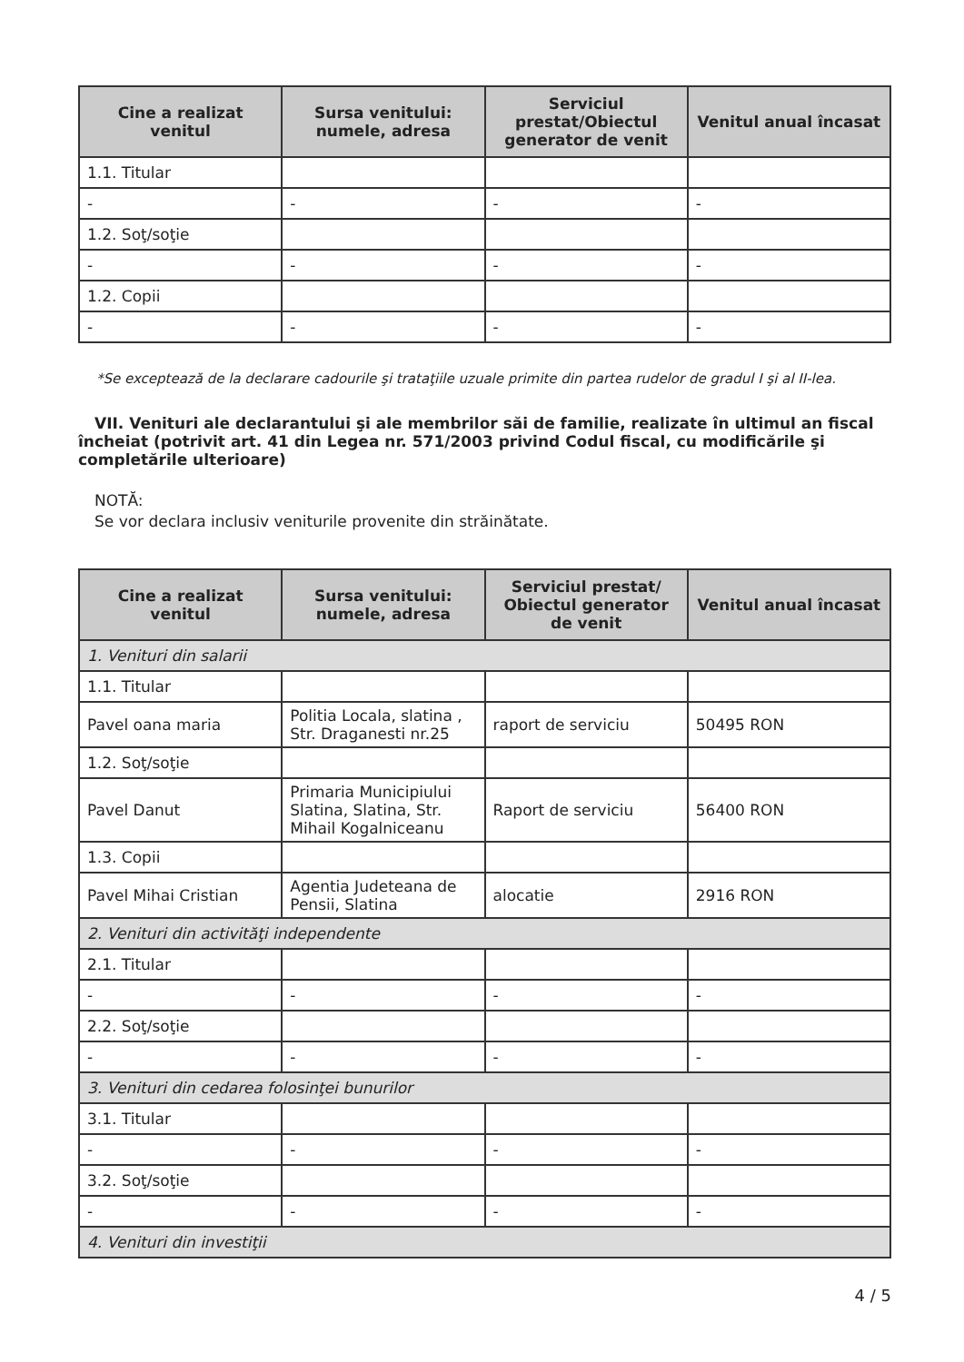| Cine a realizat venitul | Sursa venitului: numele, adresa | Serviciul prestat/Obiectul generator de venit | Venitul anual încasat |
| --- | --- | --- | --- |
| 1.1. Titular | | | |
| - | - | - | - |
| 1.2. Soţ/soţie | | | |
| - | - | - | - |
| 1.2. Copii | | | |
| - | - | - | - |
*Se exceptează de la declarare cadourile şi trataţiile uzuale primite din partea rudelor de gradul I şi al II-lea.
VII. Venituri ale declarantului şi ale membrilor săi de familie, realizate în ultimul an fiscal încheiat (potrivit art. 41 din Legea nr. 571/2003 privind Codul fiscal, cu modificările şi completările ulterioare)
NOTĂ:
Se vor declara inclusiv veniturile provenite din străinătate.
| Cine a realizat venitul | Sursa venitului: numele, adresa | Serviciul prestat/ Obiectul generator de venit | Venitul anual încasat |
| --- | --- | --- | --- |
| 1. Venituri din salarii | | | |
| 1.1. Titular | | | |
| Pavel oana maria | Politia Locala, slatina , Str. Draganesti nr.25 | raport de serviciu | 50495 RON |
| 1.2. Soţ/soţie | | | |
| Pavel Danut | Primaria Municipiului Slatina, Slatina, Str. Mihail Kogalniceanu | Raport de serviciu | 56400 RON |
| 1.3. Copii | | | |
| Pavel Mihai Cristian | Agentia Judeteana de Pensii, Slatina | alocatie | 2916 RON |
| 2. Venituri din activităţi independente | | | |
| 2.1. Titular | | | |
| - | - | - | - |
| 2.2. Soţ/soţie | | | |
| - | - | - | - |
| 3. Venituri din cedarea folosinţei bunurilor | | | |
| 3.1. Titular | | | |
| - | - | - | - |
| 3.2. Soţ/soţie | | | |
| - | - | - | - |
| 4. Venituri din investiţii | | | |
4 / 5